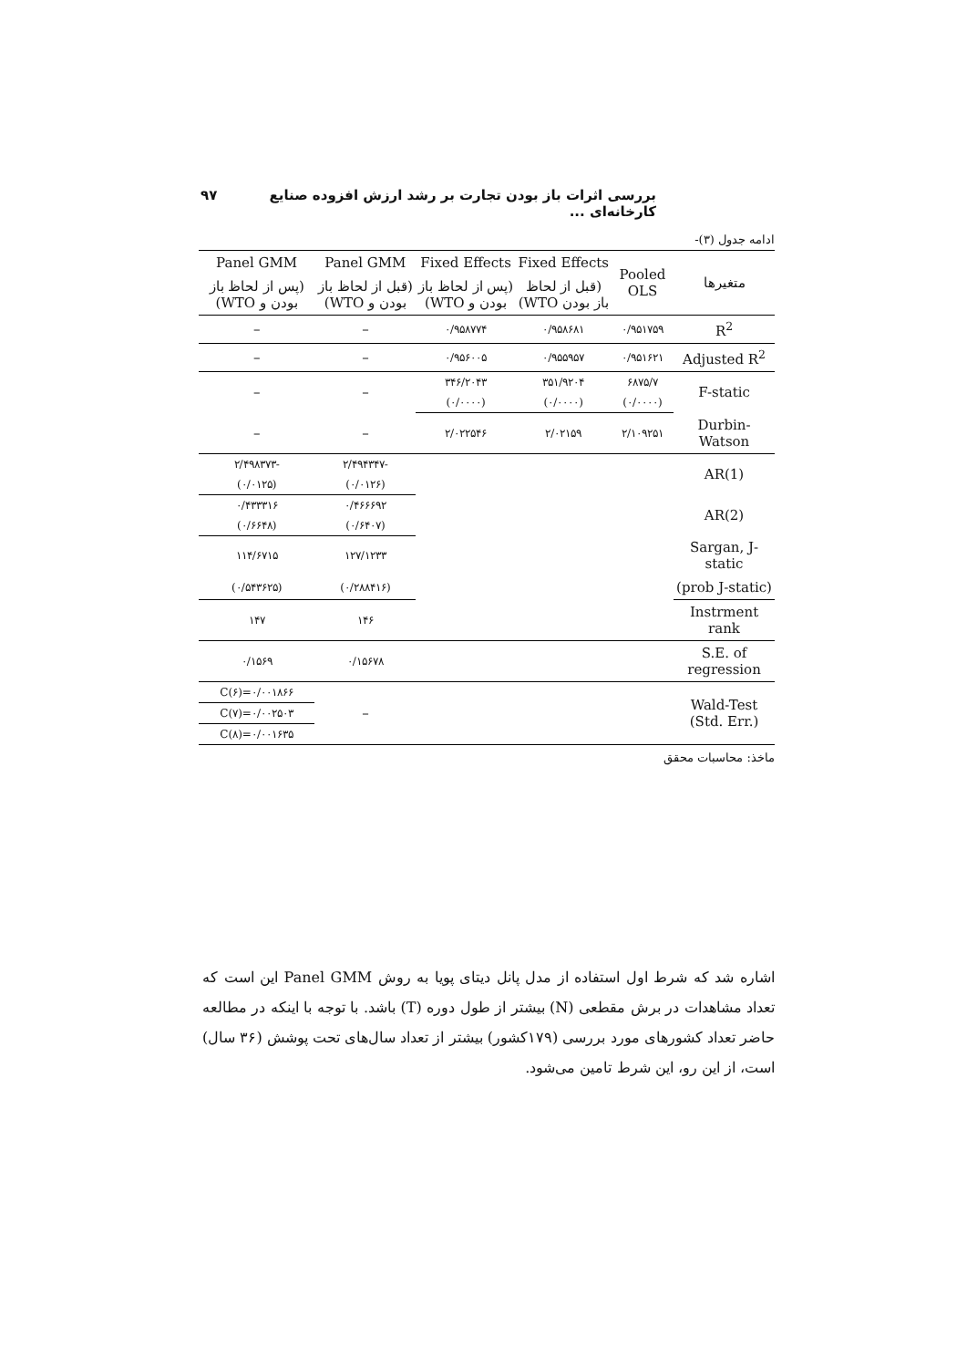بررسی اثرات باز بودن تجارت بر رشد ارزش افزوده صنایع کارخانه‌ای ... ۹۷
ادامه جدول (۳)-
| متغیرها | Pooled OLS | Fixed Effects | Fixed Effects | Panel GMM | Panel GMM |
| --- | --- | --- | --- | --- | --- |
| | | (قبل از لحاظ باز بودن WTO) | (پس از لحاظ باز بودن و WTO) | (قبل از لحاظ باز بودن و WTO) | (پس از لحاظ باز بودن و WTO) |
| R<sup>2</sup> | ۰/۹۵۱۷۵۹ | ۰/۹۵۸۶۸۱ | ۰/۹۵۸۷۷۴ | – | – |
| Adjusted R<sup>2</sup> | ۰/۹۵۱۶۲۱ | ۰/۹۵۵۹۵۷ | ۰/۹۵۶۰۰۵ | – | – |
| F-static | ۶۸۷۵/۷ | ۳۵۱/۹۲۰۴ | ۳۴۶/۲۰۴۳ | – | – |
| | (۰/۰۰۰۰) | (۰/۰۰۰۰) | (۰/۰۰۰۰) | | |
| Durbin-Watson | ۲/۱۰۹۲۵۱ | ۲/۰۲۱۵۹ | ۲/۰۲۲۵۴۶ | – | – |
| AR(1) | | | | -۲/۴۹۴۳۴۷ | -۲/۴۹۸۳۷۳ |
| | | | | (۰/۰۱۲۶) | (۰/۰۱۲۵) |
| AR(2) | | | | ۰/۴۶۶۶۹۲ | ۰/۴۳۳۳۱۶ |
| | | | | (۰/۶۴۰۷) | (۰/۶۶۴۸) |
| Sargan, J-static | | | | ۱۲۷/۱۲۳۳ | ۱۱۴/۶۷۱۵ |
| (prob J-static) | | | | (۰/۲۸۸۴۱۶) | (۰/۵۴۳۶۲۵) |
| Instrment rank | | | | ۱۴۶ | ۱۴۷ |
| S.E. of regression | | | | ۰/۱۵۶۷۸ | ۰/۱۵۶۹ |
| Wald-Test (Std. Err.) | | | | – | C(۶)=۰/۰۰۱۸۶۶ |
| | | | | | C(۷)=۰/۰۰۲۵۰۳ |
| | | | | | C(۸)=۰/۰۰۱۶۳۵ |
ماخذ: محاسبات محقق
اشاره شد که شرط اول استفاده از مدل پانل دیتای پویا به روش Panel GMM این است که تعداد مشاهدات در برش مقطعی (N) بیشتر از طول دوره (T) باشد. با توجه با اینکه در مطالعه حاضر تعداد کشورهای مورد بررسی (۱۷۹کشور) بیشتر از تعداد سال‌های تحت پوشش (۳۶ سال) است، از این رو، این شرط تامین می‌شود.